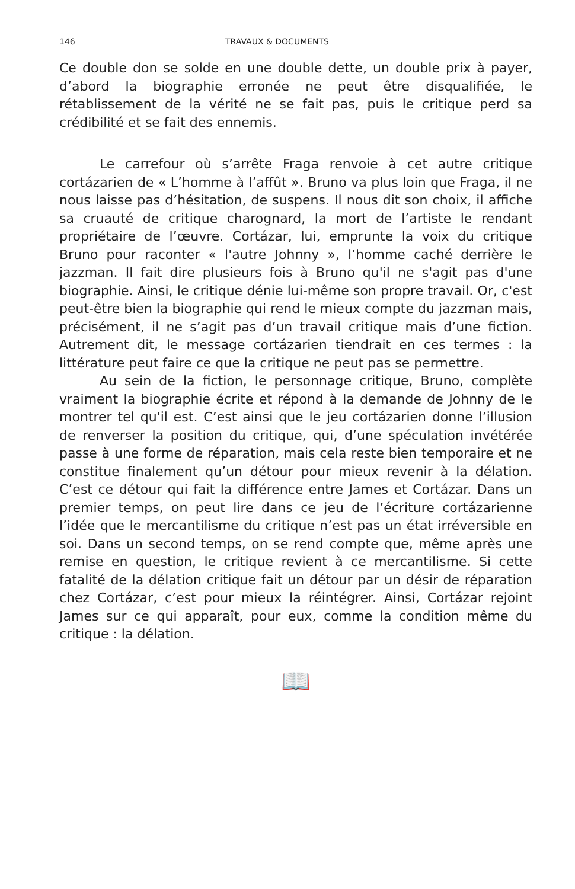146 TRAVAUX & DOCUMENTS
Ce double don se solde en une double dette, un double prix à payer, d’abord la biographie erronée ne peut être disqualifiée, le rétablissement de la vérité ne se fait pas, puis le critique perd sa crédibilité et se fait des ennemis.
Le carrefour où s’arrête Fraga renvoie à cet autre critique cortázarien de « L’homme à l’affût ». Bruno va plus loin que Fraga, il ne nous laisse pas d’hésitation, de suspens. Il nous dit son choix, il affiche sa cruauté de critique charognard, la mort de l’artiste le rendant propriétaire de l’œuvre. Cortázar, lui, emprunte la voix du critique Bruno pour raconter « l'autre Johnny », l’homme caché derrière le jazzman. Il fait dire plusieurs fois à Bruno qu'il ne s'agit pas d'une biographie. Ainsi, le critique dénie lui-même son propre travail. Or, c'est peut-être bien la biographie qui rend le mieux compte du jazzman mais, précisément, il ne s’agit pas d’un travail critique mais d’une fiction. Autrement dit, le message cortázarien tiendrait en ces termes : la littérature peut faire ce que la critique ne peut pas se permettre.
Au sein de la fiction, le personnage critique, Bruno, complète vraiment la biographie écrite et répond à la demande de Johnny de le montrer tel qu'il est. C’est ainsi que le jeu cortázarien donne l’illusion de renverser la position du critique, qui, d’une spéculation invétérée passe à une forme de réparation, mais cela reste bien temporaire et ne constitue finalement qu’un détour pour mieux revenir à la délation. C’est ce détour qui fait la différence entre James et Cortázar. Dans un premier temps, on peut lire dans ce jeu de l’écriture cortázarienne l’idée que le mercantilisme du critique n’est pas un état irréversible en soi. Dans un second temps, on se rend compte que, même après une remise en question, le critique revient à ce mercantilisme. Si cette fatalité de la délation critique fait un détour par un désir de réparation chez Cortázar, c’est pour mieux la réintégrer. Ainsi, Cortázar rejoint James sur ce qui apparaît, pour eux, comme la condition même du critique : la délation.
📖